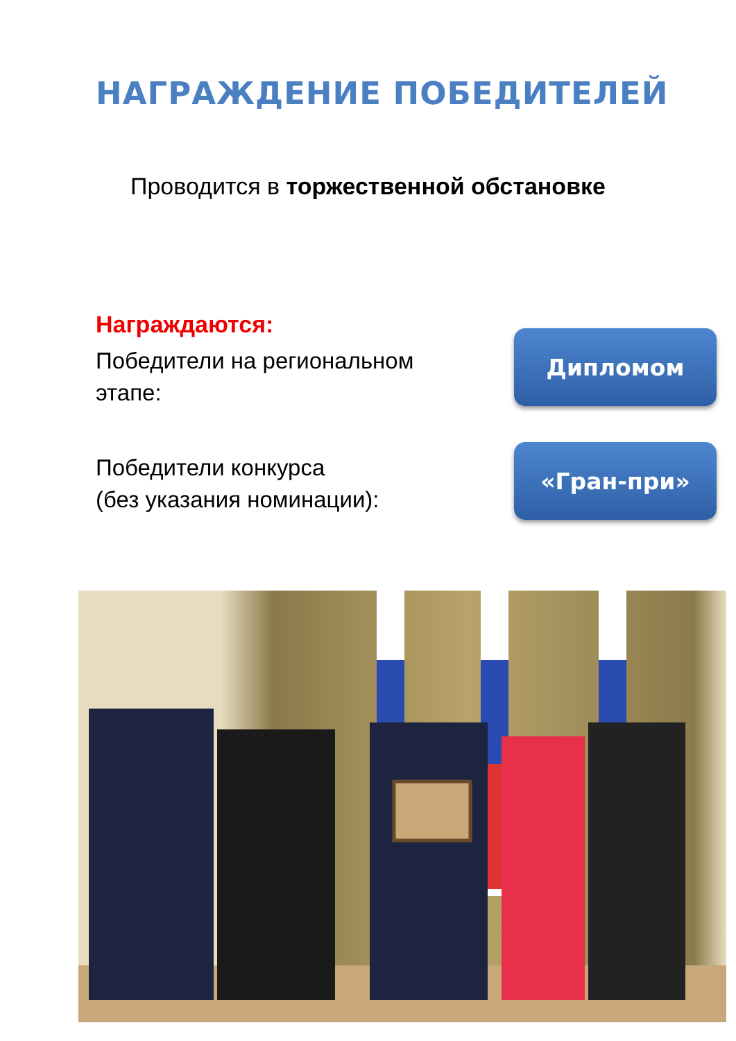НАГРАЖДЕНИЕ ПОБЕДИТЕЛЕЙ
Проводится в торжественной обстановке
Награждаются:
Победители на региональном
этапе:
Дипломом
Победители конкурса
(без указания номинации):
«Гран-при»